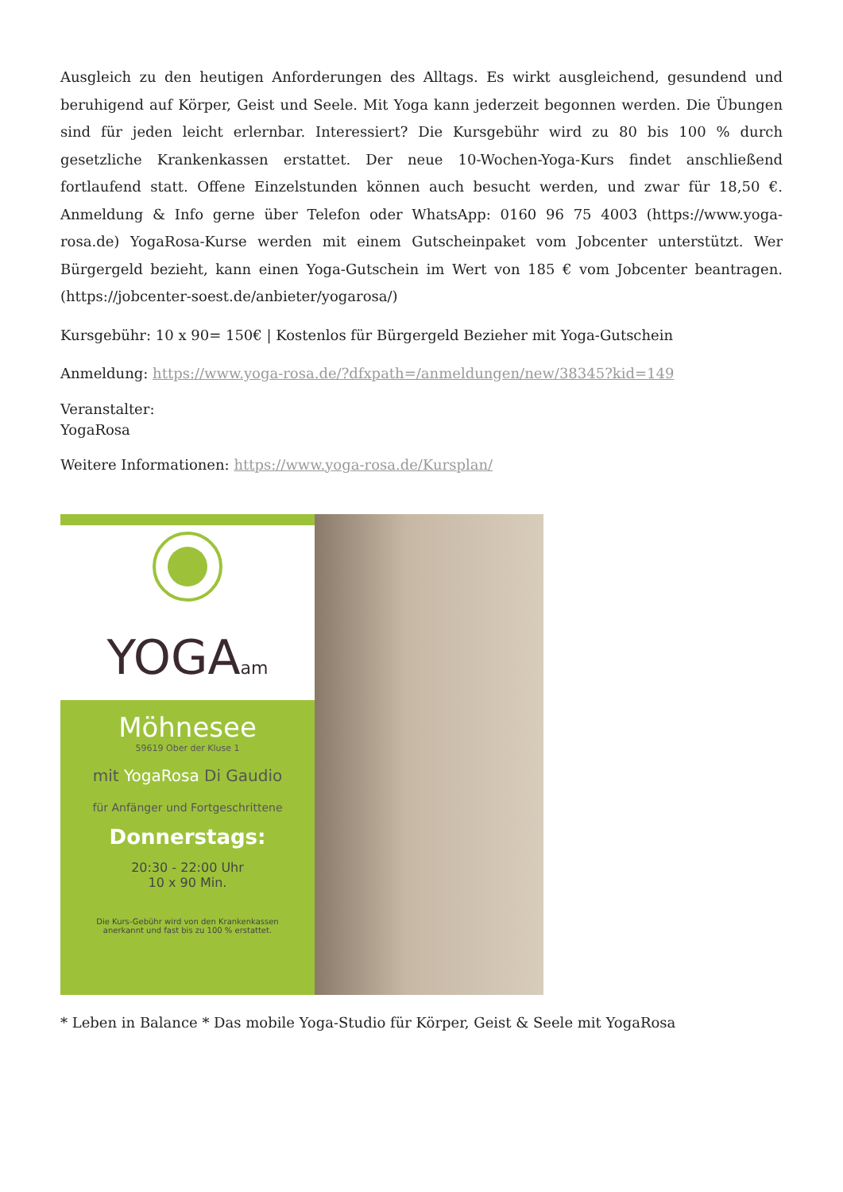Ausgleich zu den heutigen Anforderungen des Alltags. Es wirkt ausgleichend, gesundend und beruhigend auf Körper, Geist und Seele. Mit Yoga kann jederzeit begonnen werden. Die Übungen sind für jeden leicht erlernbar. Interessiert? Die Kursgebühr wird zu 80 bis 100 % durch gesetzliche Krankenkassen erstattet. Der neue 10-Wochen-Yoga-Kurs findet anschließend fortlaufend statt. Offene Einzelstunden können auch besucht werden, und zwar für 18,50 €. Anmeldung & Info gerne über Telefon oder WhatsApp: 0160 96 75 4003 (https://www.yoga-rosa.de) YogaRosa-Kurse werden mit einem Gutscheinpaket vom Jobcenter unterstützt. Wer Bürgergeld bezieht, kann einen Yoga-Gutschein im Wert von 185 € vom Jobcenter beantragen. (https://jobcenter-soest.de/anbieter/yogarosa/)
Kursgebühr: 10 x 90= 150€ | Kostenlos für Bürgergeld Bezieher mit Yoga-Gutschein
Anmeldung: https://www.yoga-rosa.de/?dfxpath=/anmeldungen/new/38345?kid=149
Veranstalter:
YogaRosa
Weitere Informationen: https://www.yoga-rosa.de/Kursplan/
YOGAam
Möhnesee
59619 Ober der Kluse 1
mit YogaRosa Di Gaudio
für Anfänger und Fortgeschrittene
Donnerstags:
20:30 - 22:00 Uhr
10 x 90 Min.
Die Kurs-Gebühr wird von den Krankenkassen
anerkannt und fast bis zu 100 % erstattet.
* Leben in Balance * Das mobile Yoga-Studio für Körper, Geist & Seele mit YogaRosa